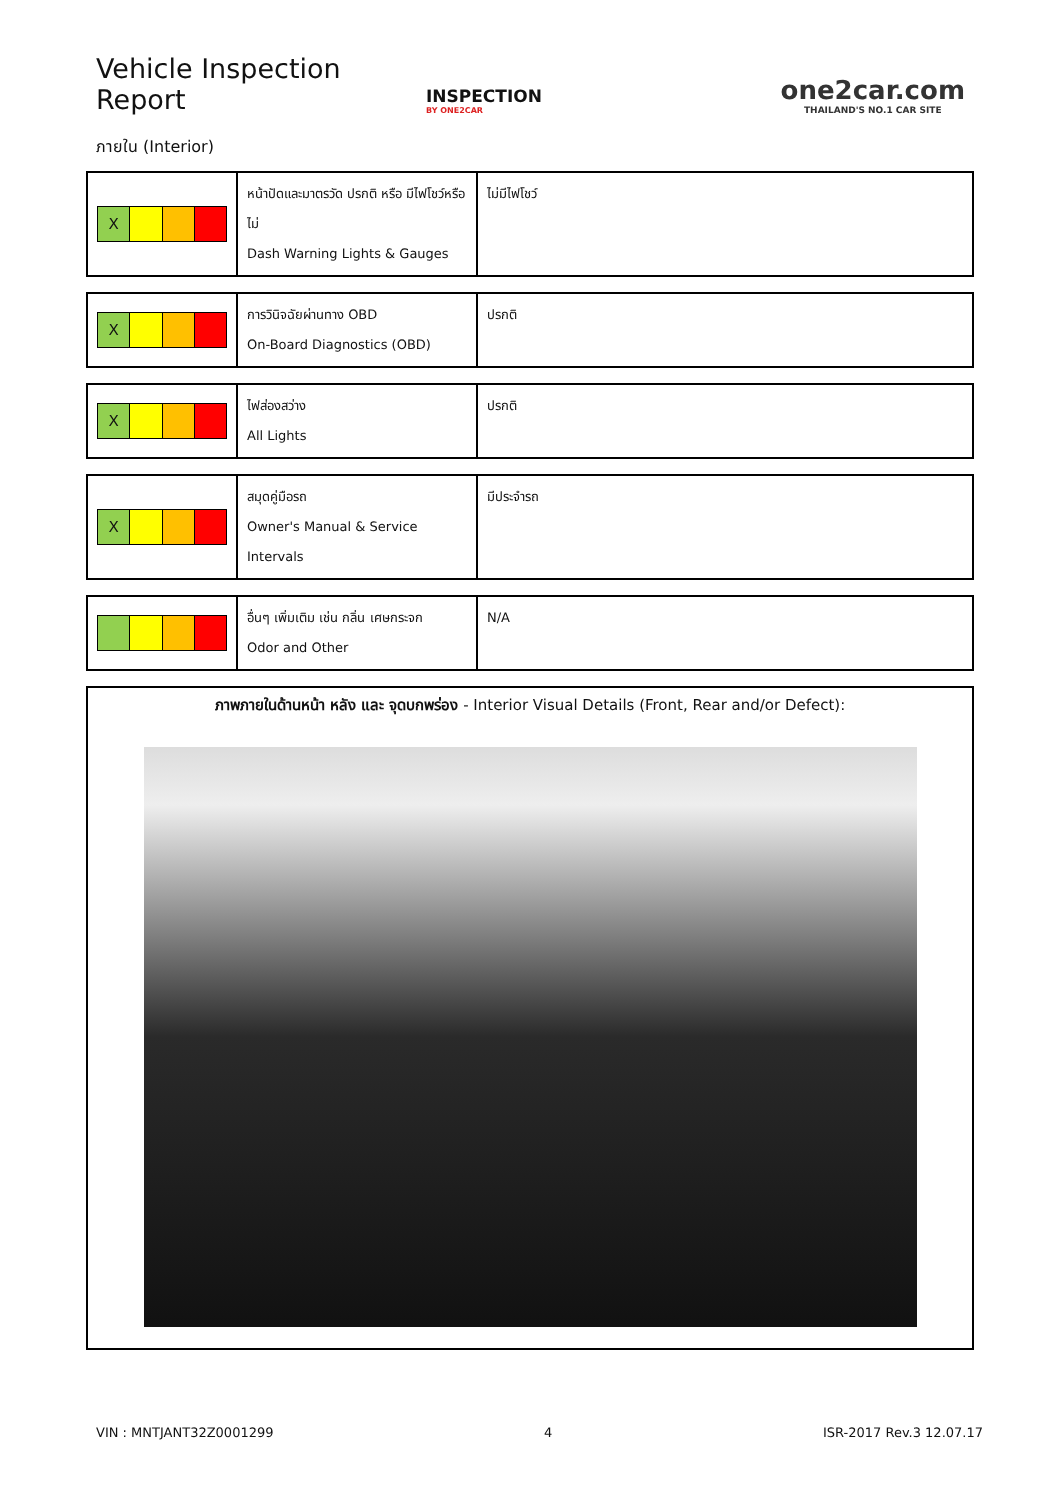Vehicle Inspection Report
INSPECTION
BY ONE2CAR
one2car.com
THAILAND'S NO.1 CAR SITE
ภายใน (Interior)
| X | หน้าปัดและมาตรวัด ปรกติ หรือ มีไฟโชว์หรือไม่ Dash Warning Lights & Gauges | ไม่มีไฟโชว์ |
| X | การวินิจฉัยผ่านทาง OBD On-Board Diagnostics (OBD) | ปรกติ |
| X | ไฟส่องสว่าง All Lights | ปรกติ |
| X | สมุดคู่มือรถ Owner's Manual & Service Intervals | มีประจำรถ |
| | อื่นๆ เพิ่มเติม เช่น กลิ่น เศษกระจก Odor and Other | N/A |
ภาพภายในด้านหน้า หลัง และ จุดบกพร่อง - Interior Visual Details (Front, Rear and/or Defect):
VIN : MNTJANT32Z0001299 4 ISR-2017 Rev.3 12.07.17